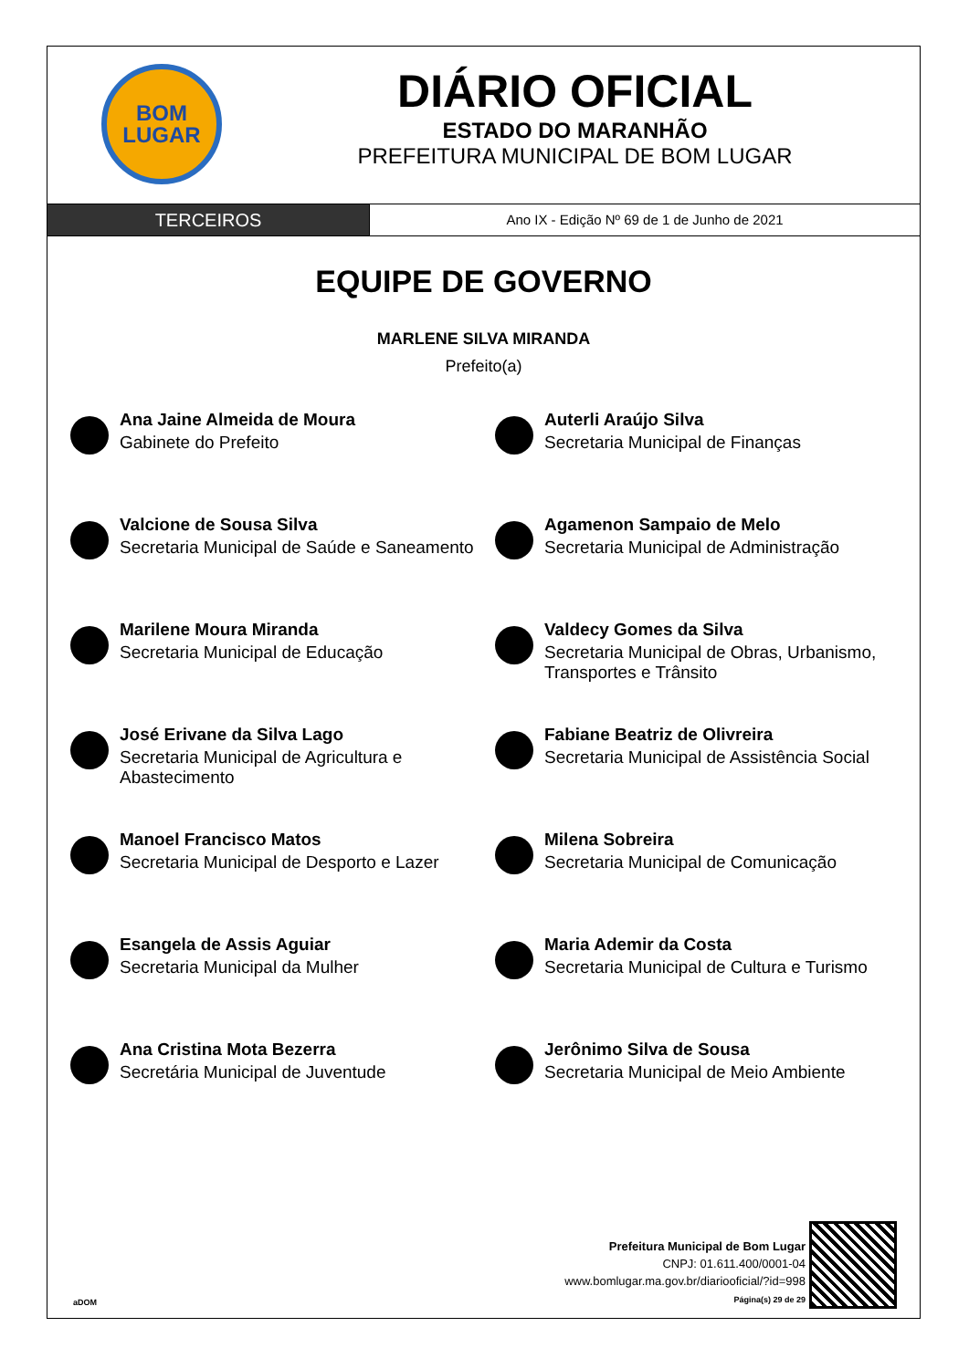BOM
LUGAR
DIÁRIO OFICIAL
ESTADO DO MARANHÃO
PREFEITURA MUNICIPAL DE BOM LUGAR
TERCEIROS
Ano IX - Edição Nº 69 de 1 de Junho de 2021
EQUIPE DE GOVERNO
MARLENE SILVA MIRANDA
Prefeito(a)
Ana Jaine Almeida de Moura
Gabinete do Prefeito
Auterli Araújo Silva
Secretaria Municipal de Finanças
Valcione de Sousa Silva
Secretaria Municipal de Saúde e Saneamento
Agamenon Sampaio de Melo
Secretaria Municipal de Administração
Marilene Moura Miranda
Secretaria Municipal de Educação
Valdecy Gomes da Silva
Secretaria Municipal de Obras, Urbanismo, Transportes e Trânsito
José Erivane da Silva Lago
Secretaria Municipal de Agricultura e Abastecimento
Fabiane Beatriz de Olivreira
Secretaria Municipal de Assistência Social
Manoel Francisco Matos
Secretaria Municipal de Desporto e Lazer
Milena Sobreira
Secretaria Municipal de Comunicação
Esangela de Assis Aguiar
Secretaria Municipal da Mulher
Maria Ademir da Costa
Secretaria Municipal de Cultura e Turismo
Ana Cristina Mota Bezerra
Secretária Municipal de Juventude
Jerônimo Silva de Sousa
Secretaria Municipal de Meio Ambiente
aDOM
Prefeitura Municipal de Bom Lugar
CNPJ: 01.611.400/0001-04
www.bomlugar.ma.gov.br/diariooficial/?id=998
Página(s) 29 de 29